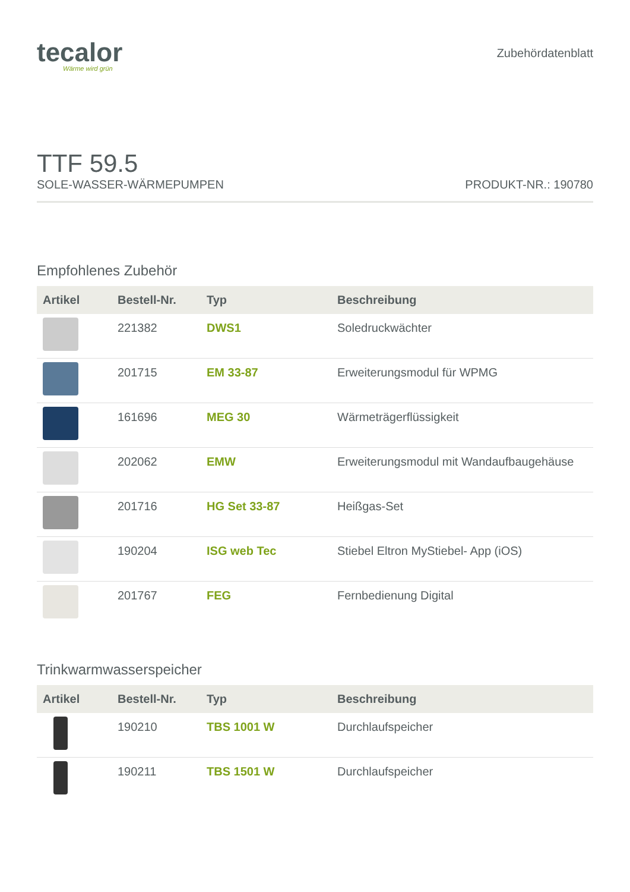tecalor
Wärme wird grün
Zubehördatenblatt
TTF 59.5
SOLE-WASSER-WÄRMEPUMPEN PRODUKT-NR.: 190780
Empfohlenes Zubehör
| Artikel | Bestell-Nr. | Typ | Beschreibung |
| --- | --- | --- | --- |
| | 221382 | DWS1 | Soledruckwächter |
| | 201715 | EM 33-87 | Erweiterungsmodul für WPMG |
| | 161696 | MEG 30 | Wärmeträgerflüssigkeit |
| | 202062 | EMW | Erweiterungsmodul mit Wandaufbaugehäuse |
| | 201716 | HG Set 33-87 | Heißgas-Set |
| | 190204 | ISG web Tec | Stiebel Eltron MyStiebel- App (iOS) |
| | 201767 | FEG | Fernbedienung Digital |
Trinkwarmwasserspeicher
| Artikel | Bestell-Nr. | Typ | Beschreibung |
| --- | --- | --- | --- |
| | 190210 | TBS 1001 W | Durchlaufspeicher |
| | 190211 | TBS 1501 W | Durchlaufspeicher |